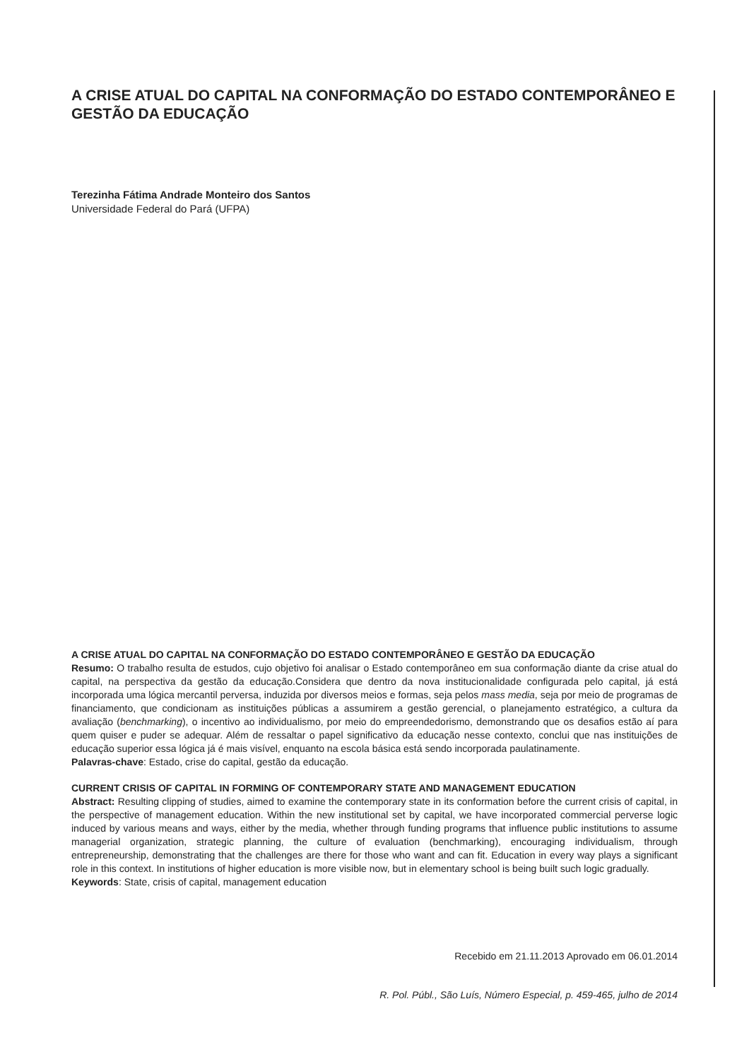A CRISE ATUAL DO CAPITAL NA CONFORMAÇÃO DO ESTADO CONTEMPORÂNEO E GESTÃO DA EDUCAÇÃO
Terezinha Fátima Andrade Monteiro dos Santos
Universidade Federal do Pará (UFPA)
A CRISE ATUAL DO CAPITAL NA CONFORMAÇÃO DO ESTADO CONTEMPORÂNEO E GESTÃO DA EDUCAÇÃO
Resumo: O trabalho resulta de estudos, cujo objetivo foi analisar o Estado contemporâneo em sua conformação diante da crise atual do capital, na perspectiva da gestão da educação.Considera que dentro da nova institucionalidade configurada pelo capital, já está incorporada uma lógica mercantil perversa, induzida por diversos meios e formas, seja pelos mass media, seja por meio de programas de financiamento, que condicionam as instituições públicas a assumirem a gestão gerencial, o planejamento estratégico, a cultura da avaliação (benchmarking), o incentivo ao individualismo, por meio do empreendedorismo, demonstrando que os desafios estão aí para quem quiser e puder se adequar. Além de ressaltar o papel significativo da educação nesse contexto, conclui que nas instituições de educação superior essa lógica já é mais visível, enquanto na escola básica está sendo incorporada paulatinamente.
Palavras-chave: Estado, crise do capital, gestão da educação.
CURRENT CRISIS OF CAPITAL IN FORMING OF CONTEMPORARY STATE AND MANAGEMENT EDUCATION
Abstract: Resulting clipping of studies, aimed to examine the contemporary state in its conformation before the current crisis of capital, in the perspective of management education. Within the new institutional set by capital, we have incorporated commercial perverse logic induced by various means and ways, either by the media, whether through funding programs that influence public institutions to assume managerial organization, strategic planning, the culture of evaluation (benchmarking), encouraging individualism, through entrepreneurship, demonstrating that the challenges are there for those who want and can fit. Education in every way plays a significant role in this context. In institutions of higher education is more visible now, but in elementary school is being built such logic gradually.
Keywords: State, crisis of capital, management education
Recebido em 21.11.2013 Aprovado em 06.01.2014
R. Pol. Públ., São Luís, Número Especial, p. 459-465, julho de 2014